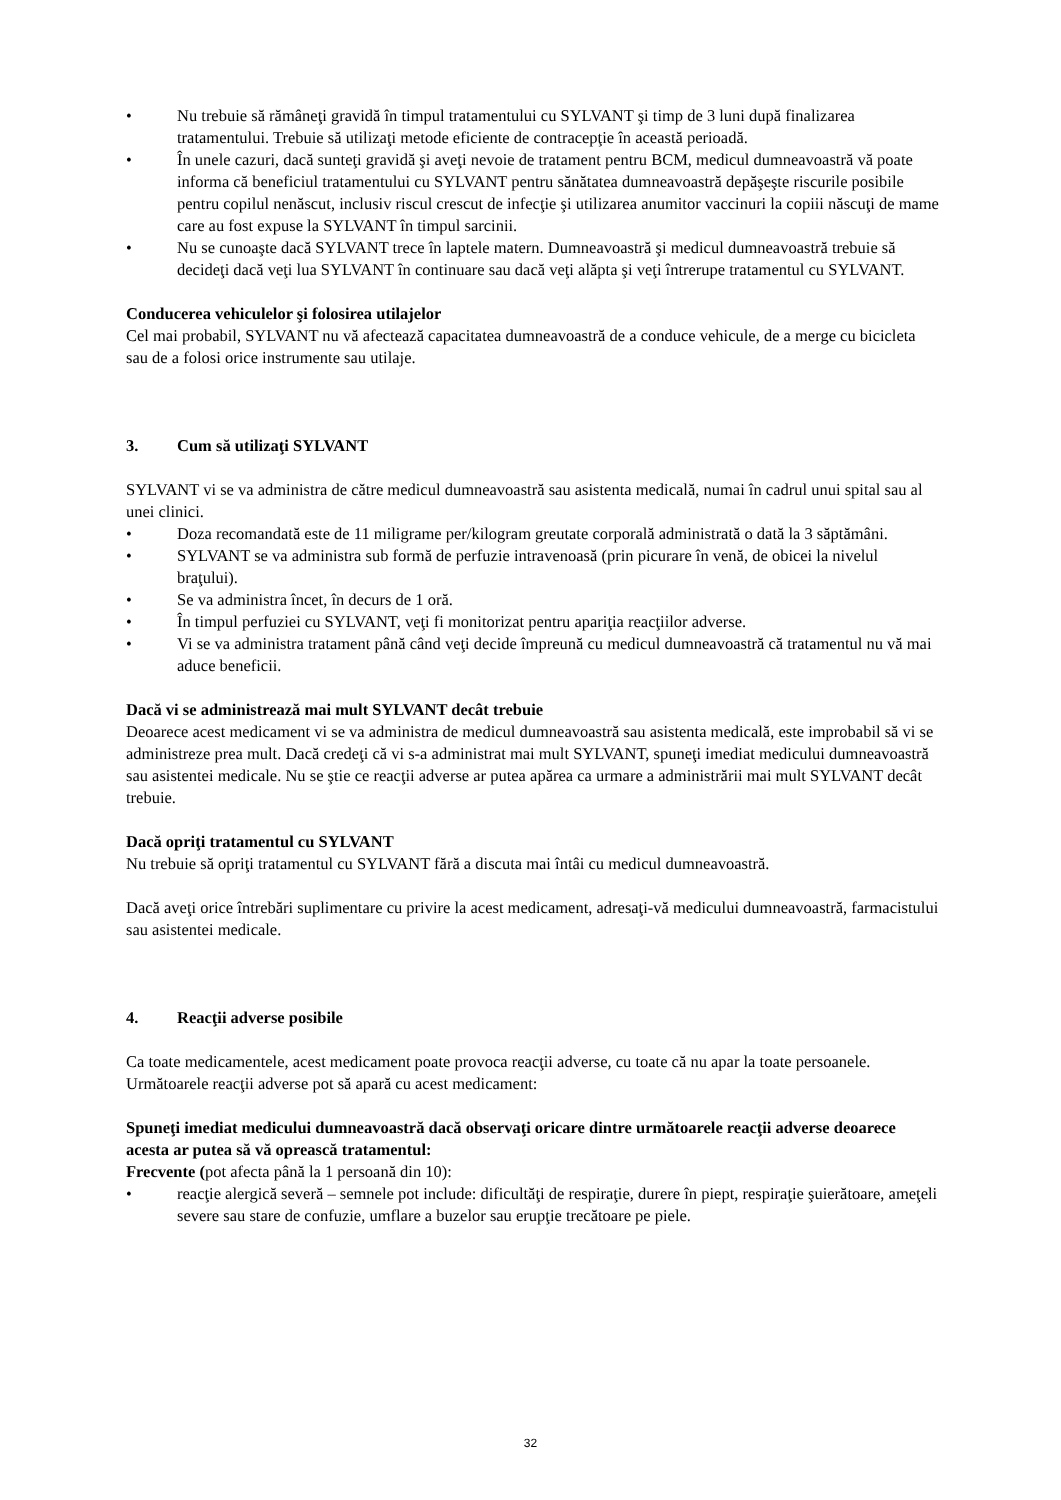• Nu trebuie să rămâneţi gravidă în timpul tratamentului cu SYLVANT şi timp de 3 luni după finalizarea tratamentului. Trebuie să utilizaţi metode eficiente de contracepţie în această perioadă.
• În unele cazuri, dacă sunteţi gravidă şi aveţi nevoie de tratament pentru BCM, medicul dumneavoastră vă poate informa că beneficiul tratamentului cu SYLVANT pentru sănătatea dumneavoastră depăşeşte riscurile posibile pentru copilul nenăscut, inclusiv riscul crescut de infecţie şi utilizarea anumitor vaccinuri la copiii născuţi de mame care au fost expuse la SYLVANT în timpul sarcinii.
• Nu se cunoaşte dacă SYLVANT trece în laptele matern. Dumneavoastră şi medicul dumneavoastră trebuie să decideţi dacă veţi lua SYLVANT în continuare sau dacă veţi alăpta şi veţi întrerupe tratamentul cu SYLVANT.
Conducerea vehiculelor şi folosirea utilajelor
Cel mai probabil, SYLVANT nu vă afectează capacitatea dumneavoastră de a conduce vehicule, de a merge cu bicicleta sau de a folosi orice instrumente sau utilaje.
3. Cum să utilizaţi SYLVANT
SYLVANT vi se va administra de către medicul dumneavoastră sau asistenta medicală, numai în cadrul unui spital sau al unei clinici.
• Doza recomandată este de 11 miligrame per/kilogram greutate corporală administrată o dată la 3 săptămâni.
• SYLVANT se va administra sub formă de perfuzie intravenoasă (prin picurare în venă, de obicei la nivelul braţului).
• Se va administra încet, în decurs de 1 oră.
• În timpul perfuziei cu SYLVANT, veţi fi monitorizat pentru apariţia reacţiilor adverse.
• Vi se va administra tratament până când veţi decide împreună cu medicul dumneavoastră că tratamentul nu vă mai aduce beneficii.
Dacă vi se administrează mai mult SYLVANT decât trebuie
Deoarece acest medicament vi se va administra de medicul dumneavoastră sau asistenta medicală, este improbabil să vi se administreze prea mult. Dacă credeţi că vi s-a administrat mai mult SYLVANT, spuneţi imediat medicului dumneavoastră sau asistentei medicale. Nu se ştie ce reacţii adverse ar putea apărea ca urmare a administrării mai mult SYLVANT decât trebuie.
Dacă opriţi tratamentul cu SYLVANT
Nu trebuie să opriţi tratamentul cu SYLVANT fără a discuta mai întâi cu medicul dumneavoastră.
Dacă aveţi orice întrebări suplimentare cu privire la acest medicament, adresaţi-vă medicului dumneavoastră, farmacistului sau asistentei medicale.
4. Reacţii adverse posibile
Ca toate medicamentele, acest medicament poate provoca reacţii adverse, cu toate că nu apar la toate persoanele. Următoarele reacţii adverse pot să apară cu acest medicament:
Spuneţi imediat medicului dumneavoastră dacă observaţi oricare dintre următoarele reacţii adverse deoarece acesta ar putea să vă oprească tratamentul:
Frecvente (pot afecta până la 1 persoană din 10):
• reacţie alergică severă – semnele pot include: dificultăţi de respiraţie, durere în piept, respiraţie şuierătoare, ameţeli severe sau stare de confuzie, umflare a buzelor sau erupţie trecătoare pe piele.
32